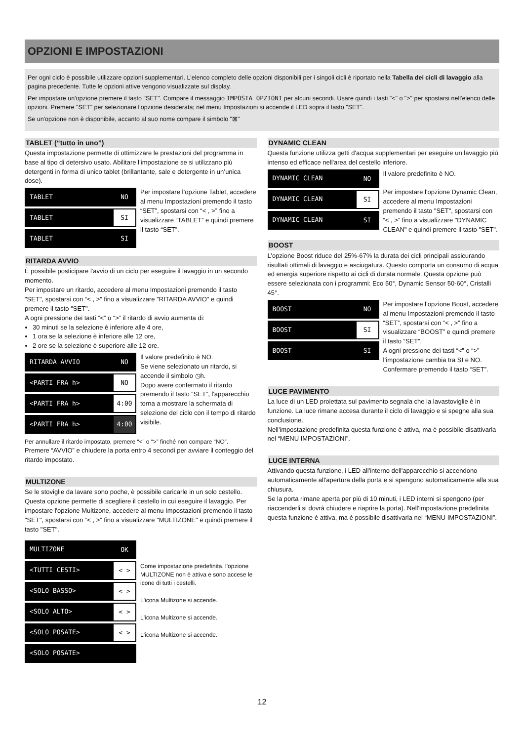OPZIONI E IMPOSTAZIONI
Per ogni ciclo è possibile utilizzare opzioni supplementari. L'elenco completo delle opzioni disponibili per i singoli cicli è riportato nella Tabella dei cicli di lavaggio alla pagina precedente. Tutte le opzioni attive vengono visualizzate sul display.
Per impostare un'opzione premere il tasto "SET". Compare il messaggio IMPOSTA OPZIONI per alcuni secondi. Usare quindi i tasti "<" o ">" per spostarsi nell'elenco delle opzioni. Premere "SET" per selezionare l'opzione desiderata; nel menu Impostazioni si accende il LED sopra il tasto "SET".
Se un'opzione non è disponibile, accanto al suo nome compare il simbolo "⊠"
TABLET (“tutto in uno”)
Questa impostazione permette di ottimizzare le prestazioni del programma in base al tipo di detersivo usato. Abilitare l’impostazione se si utilizzano più detergenti in forma di unico tablet (brillantante, sale e detergente in un’unica dose).
TABLET NO
TABLET SI
TABLET SI
Per impostare l’opzione Tablet, accedere al menu Impostazioni premendo il tasto “SET”, spostarsi con “< , >” fino a visualizzare “TABLET” e quindi premere il tasto “SET”.
RITARDA AVVIO
È possibile posticipare l'avvio di un ciclo per eseguire il lavaggio in un secondo momento.
Per impostare un ritardo, accedere al menu Impostazioni premendo il tasto "SET", spostarsi con “< , >” fino a visualizzare "RITARDA AVVIO" e quindi premere il tasto "SET".
A ogni pressione dei tasti “<” o “>” il ritardo di avvio aumenta di:
30 minuti se la selezione è inferiore alle 4 ore,
1 ora se la selezione è inferiore alle 12 ore,
2 ore se la selezione è superiore alle 12 ore.
RITARDA AVVIO NO
<PARTI FRA h> NO
<PARTI FRA h> 4:00
<PARTI FRA h> 4:00
Il valore predefinito è NO.
Se viene selezionato un ritardo, si accende il simbolo ◷h.
Dopo avere confermato il ritardo premendo il tasto “SET”, l'apparecchio torna a mostrare la schermata di selezione del ciclo con il tempo di ritardo visibile.
Per annullare il ritardo impostato, premere “<” o “>” finché non compare “NO”.
Premere “AVVIO” e chiudere la porta entro 4 secondi per avviare il conteggio del ritardo impostato.
MULTIZONE
Se le stoviglie da lavare sono poche, è possibile caricarle in un solo cestello. Questa opzione permette di scegliere il cestello in cui eseguire il lavaggio. Per impostare l'opzione Multizone, accedere al menu Impostazioni premendo il tasto "SET", spostarsi con “< , >” fino a visualizzare "MULTIZONE" e quindi premere il tasto "SET".
MULTIZONE OK
<TUTTI CESTI> < >
<SOLO BASSO> < >
<SOLO ALTO> < >
<SOLO POSATE> < >
<SOLO POSATE>
Come impostazione predefinita, l'opzione MULTIZONE non è attiva e sono accese le icone di tutti i cestelli.
L'icona Multizone si accende.
L'icona Multizone si accende.
L'icona Multizone si accende.
DYNAMIC CLEAN
Questa funzione utilizza getti d'acqua supplementari per eseguire un lavaggio più intenso ed efficace nell'area del cestello inferiore.
DYNAMIC CLEAN NO
DYNAMIC CLEAN SI
DYNAMIC CLEAN SI
Il valore predefinito è NO.
Per impostare l'opzione Dynamic Clean, accedere al menu Impostazioni premendo il tasto "SET", spostarsi con “< , >” fino a visualizzare "DYNAMIC CLEAN" e quindi premere il tasto "SET".
BOOST
L’opzione Boost riduce del 25%-67% la durata dei cicli principali assicurando risultati ottimali di lavaggio e asciugatura. Questo comporta un consumo di acqua ed energia superiore rispetto ai cicli di durata normale. Questa opzione può essere selezionata con i programmi: Eco 50°, Dynamic Sensor 50-60°, Cristalli 45°.
BOOST NO
BOOST SI
BOOST SI
Per impostare l’opzione Boost, accedere al menu Impostazioni premendo il tasto “SET”, spostarsi con “< , >” fino a visualizzare “BOOST” e quindi premere il tasto “SET”.
A ogni pressione dei tasti “<” o “>” l’impostazione cambia tra SI e NO. Confermare premendo il tasto “SET”.
LUCE PAVIMENTO
La luce di un LED proiettata sul pavimento segnala che la lavastoviglie è in funzione. La luce rimane accesa durante il ciclo di lavaggio e si spegne alla sua conclusione.
Nell'impostazione predefinita questa funzione è attiva, ma è possibile disattivarla nel “MENU IMPOSTAZIONI”.
LUCE INTERNA
Attivando questa funzione, i LED all'interno dell'apparecchio si accendono automaticamente all'apertura della porta e si spengono automaticamente alla sua chiusura.
Se la porta rimane aperta per più di 10 minuti, i LED interni si spengono (per riaccenderli si dovrà chiudere e riaprire la porta). Nell'impostazione predefinita questa funzione è attiva, ma è possibile disattivarla nel “MENU IMPOSTAZIONI”.
12